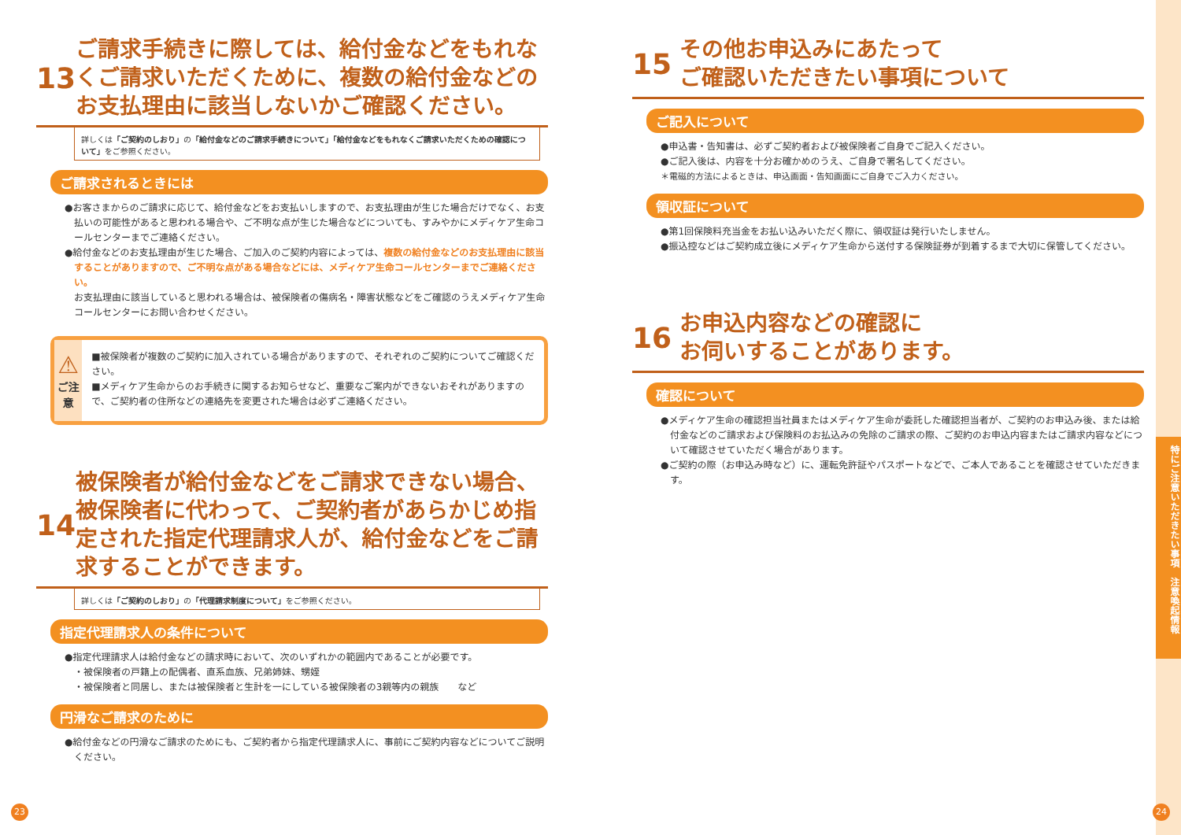13 ご請求手続きに際しては、給付金などをもれなくご請求いただくために、複数の給付金などのお支払理由に該当しないかご確認ください。
詳しくは「ご契約のしおり」の「給付金などのご請求手続きについて」「給付金などをもれなくご請求いただくための確認について」をご参照ください。
ご請求されるときには
●お客さまからのご請求に応じて、給付金などをお支払いしますので、お支払理由が生じた場合だけでなく、お支払いの可能性があると思われる場合や、ご不明な点が生じた場合などについても、すみやかにメディケア生命コールセンターまでご連絡ください。
●給付金などのお支払理由が生じた場合、ご加入のご契約内容によっては、複数の給付金などのお支払理由に該当することがありますので、ご不明な点がある場合などには、メディケア生命コールセンターまでご連絡ください。
お支払理由に該当していると思われる場合は、被保険者の傷病名・障害状態などをご確認のうえメディケア生命コールセンターにお問い合わせください。
⚠
ご注意
■被保険者が複数のご契約に加入されている場合がありますので、それぞれのご契約についてご確認ください。
■メディケア生命からのお手続きに関するお知らせなど、重要なご案内ができないおそれがありますので、ご契約者の住所などの連絡先を変更された場合は必ずご連絡ください。
14 被保険者が給付金などをご請求できない場合、被保険者に代わって、ご契約者があらかじめ指定された指定代理請求人が、給付金などをご請求することができます。
詳しくは「ご契約のしおり」の「代理請求制度について」をご参照ください。
指定代理請求人の条件について
●指定代理請求人は給付金などの請求時において、次のいずれかの範囲内であることが必要です。
・被保険者の戸籍上の配偶者、直系血族、兄弟姉妹、甥姪
・被保険者と同居し、または被保険者と生計を一にしている被保険者の3親等内の親族　　など
円滑なご請求のために
●給付金などの円滑なご請求のためにも、ご契約者から指定代理請求人に、事前にご契約内容などについてご説明ください。
15 その他お申込みにあたって
ご確認いただきたい事項について
ご記入について
●申込書・告知書は、必ずご契約者および被保険者ご自身でご記入ください。
●ご記入後は、内容を十分お確かめのうえ、ご自身で署名してください。
＊電磁的方法によるときは、申込画面・告知画面にご自身でご入力ください。
領収証について
●第1回保険料充当金をお払い込みいただく際に、領収証は発行いたしません。
●振込控などはご契約成立後にメディケア生命から送付する保険証券が到着するまで大切に保管してください。
16 お申込内容などの確認に
お伺いすることがあります。
確認について
●メディケア生命の確認担当社員またはメディケア生命が委託した確認担当者が、ご契約のお申込み後、または給付金などのご請求および保険料のお払込みの免除のご請求の際、ご契約のお申込内容またはご請求内容などについて確認させていただく場合があります。
●ご契約の際（お申込み時など）に、運転免許証やパスポートなどで、ご本人であることを確認させていただきます。
特にご注意いただきたい事項　注意喚起情報
23 24